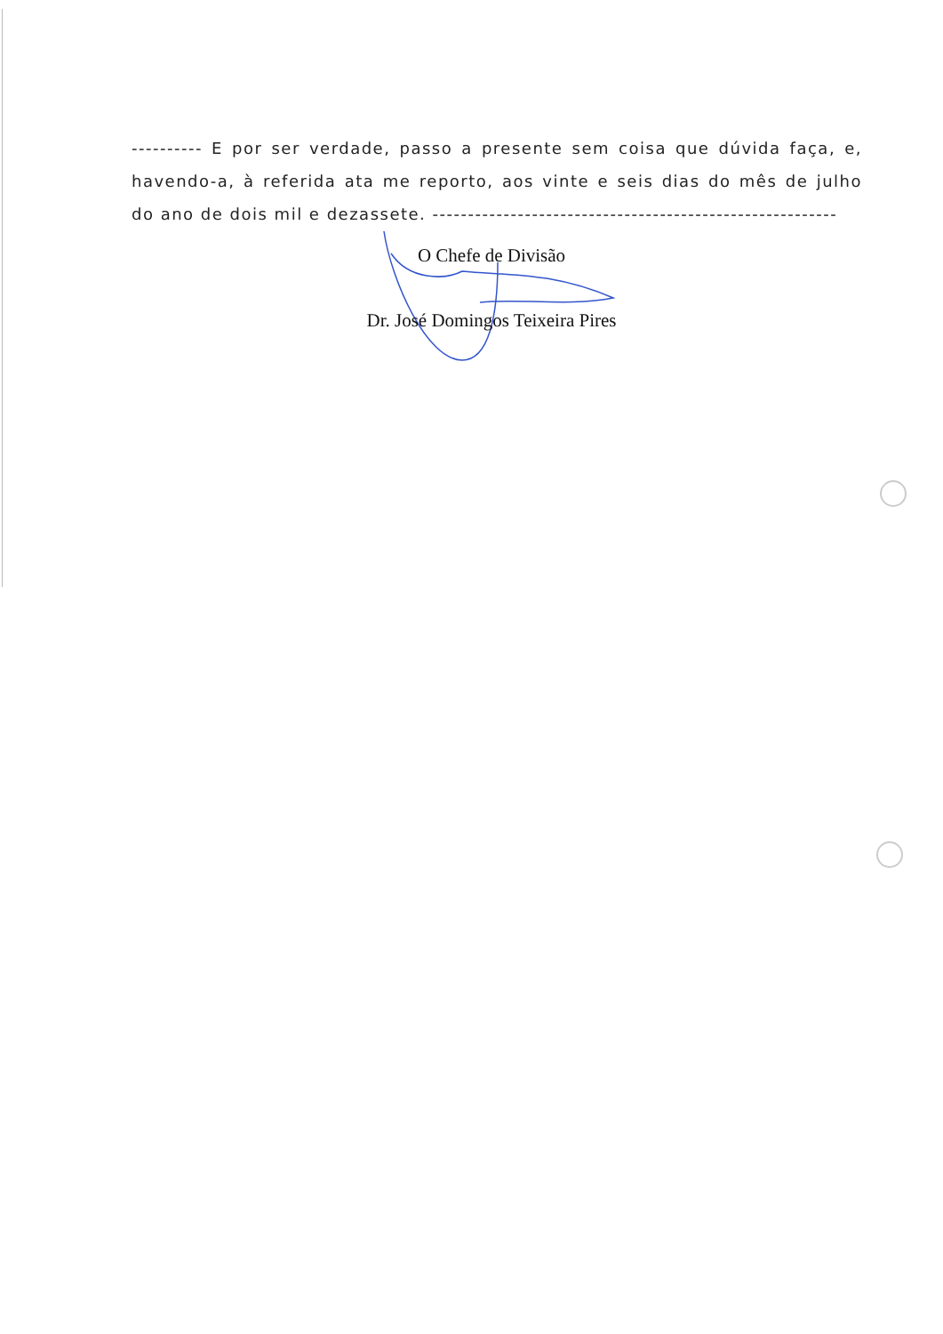---------- E por ser verdade, passo a presente sem coisa que dúvida faça, e, havendo-a, à referida ata me reporto, aos vinte e seis dias do mês de julho do ano de dois mil e dezassete. ---------------------------------------------------------
O Chefe de Divisão
Dr. José Domingos Teixeira Pires